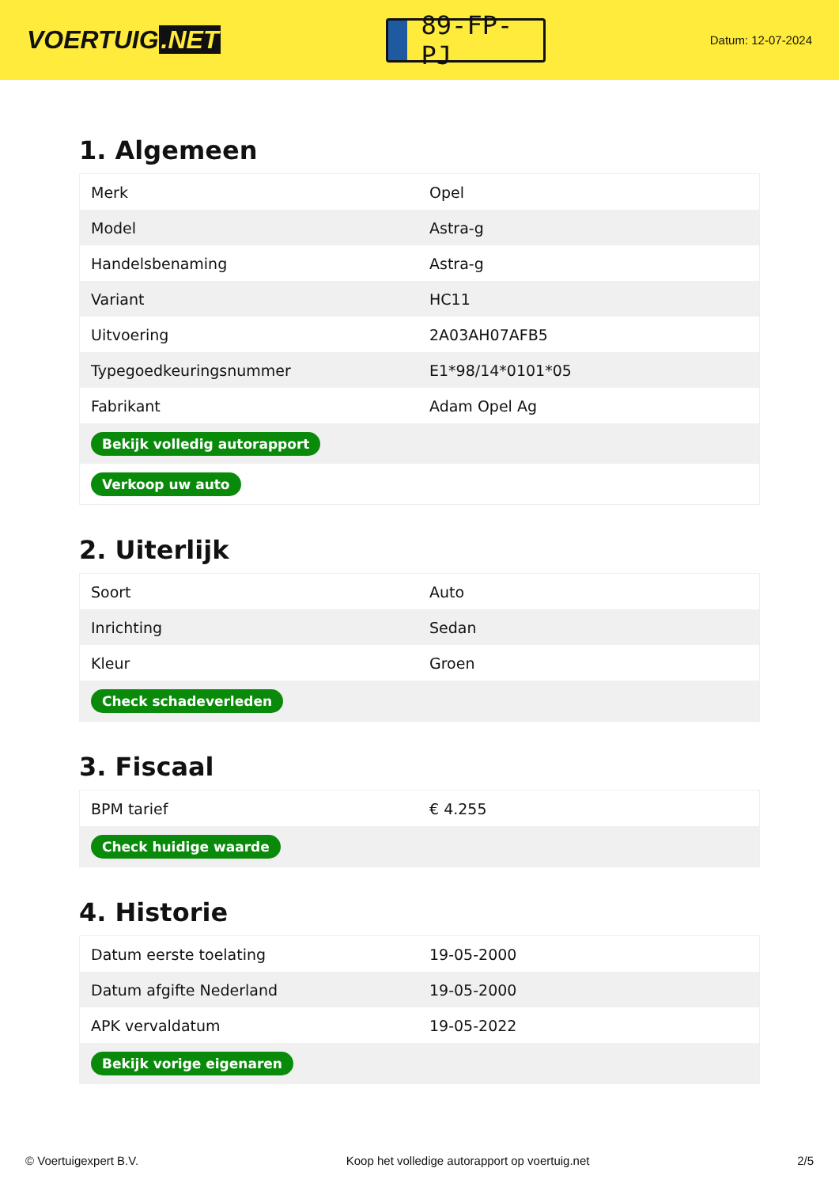VOERTUIG.NET
89-FP-PJ
Datum: 12-07-2024
1. Algemeen
| Merk | Opel |
| Model | Astra-g |
| Handelsbenaming | Astra-g |
| Variant | HC11 |
| Uitvoering | 2A03AH07AFB5 |
| Typegoedkeuringsnummer | E1*98/14*0101*05 |
| Fabrikant | Adam Opel Ag |
| Bekijk volledig autorapport | |
| Verkoop uw auto | |
2. Uiterlijk
| Soort | Auto |
| Inrichting | Sedan |
| Kleur | Groen |
| Check schadeverleden | |
3. Fiscaal
| BPM tarief | € 4.255 |
| Check huidige waarde | |
4. Historie
| Datum eerste toelating | 19-05-2000 |
| Datum afgifte Nederland | 19-05-2000 |
| APK vervaldatum | 19-05-2022 |
| Bekijk vorige eigenaren | |
© Voertuigexpert B.V. Koop het volledige autorapport op voertuig.net 2/5